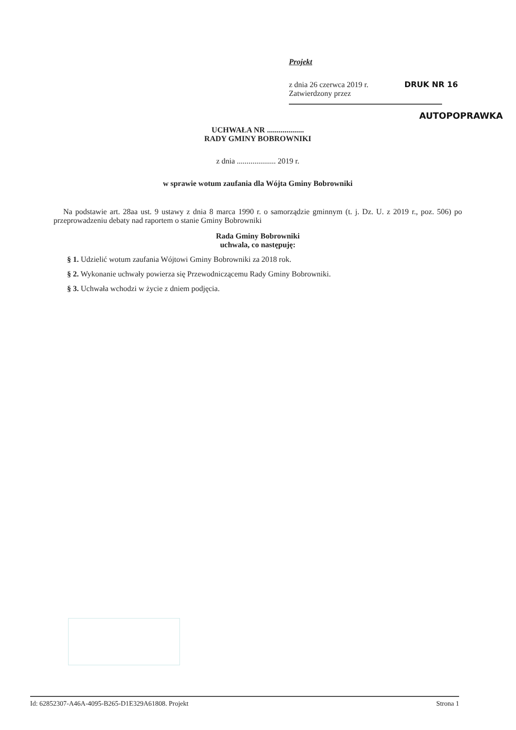Projekt
z dnia 26 czerwca 2019 r. DRUK NR 16
Zatwierdzony przez
AUTOPOPRAWKA
UCHWAŁA NR ...................
RADY GMINY BOBROWNIKI
z dnia .................... 2019 r.
w sprawie wotum zaufania dla Wójta Gminy Bobrowniki
Na podstawie art. 28aa ust. 9 ustawy z dnia 8 marca 1990 r. o samorządzie gminnym (t. j. Dz. U. z 2019 r., poz. 506) po przeprowadzeniu debaty nad raportem o stanie Gminy Bobrowniki
Rada Gminy Bobrowniki
uchwala, co następuję:
§ 1. Udzielić wotum zaufania Wójtowi Gminy Bobrowniki za 2018 rok.
§ 2. Wykonanie uchwały powierza się Przewodniczącemu Rady Gminy Bobrowniki.
§ 3. Uchwała wchodzi w życie z dniem podjęcia.
Id: 62852307-A46A-4095-B265-D1E329A61808. Projekt Strona 1